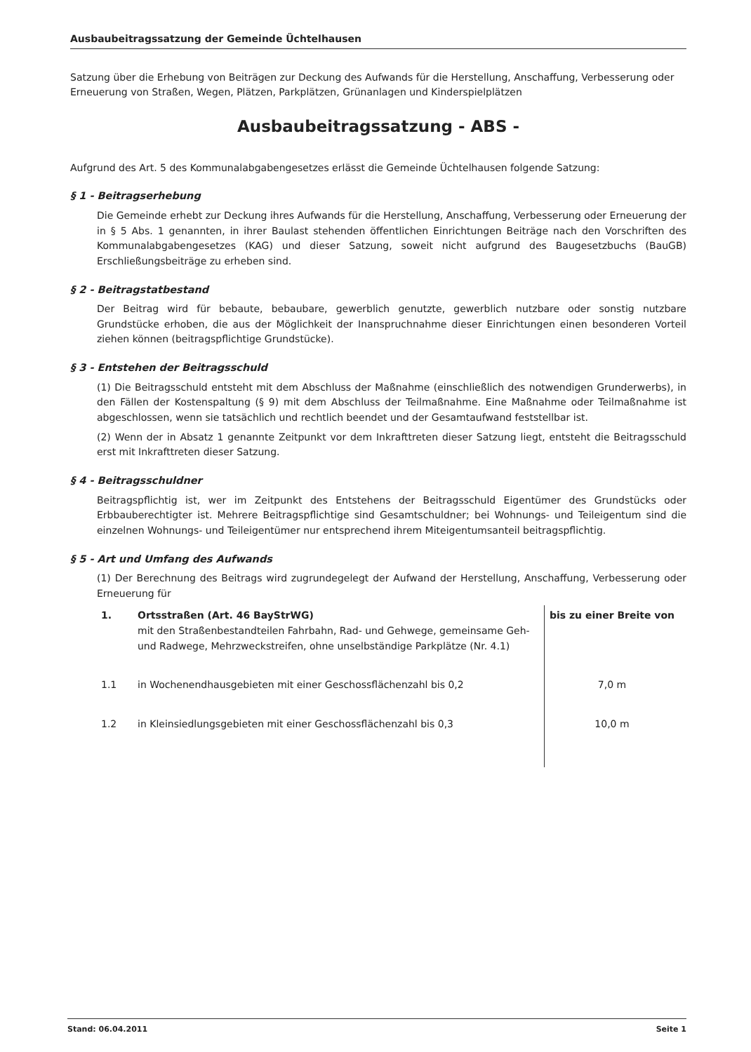Ausbaubeitragssatzung der Gemeinde Üchtelhausen
Satzung über die Erhebung von Beiträgen zur Deckung des Aufwands für die Herstellung, Anschaffung, Verbesserung oder Erneuerung von Straßen, Wegen, Plätzen, Parkplätzen, Grünanlagen und Kinderspielplätzen
Ausbaubeitragssatzung - ABS -
Aufgrund des Art. 5 des Kommunalabgabengesetzes erlässt die Gemeinde Üchtelhausen folgende Satzung:
§ 1 - Beitragserhebung
Die Gemeinde erhebt zur Deckung ihres Aufwands für die Herstellung, Anschaffung, Verbesserung oder Erneuerung der in § 5 Abs. 1 genannten, in ihrer Baulast stehenden öffentlichen Einrichtungen Beiträge nach den Vorschriften des Kommunalabgabengesetzes (KAG) und dieser Satzung, soweit nicht aufgrund des Baugesetzbuchs (BauGB) Erschließungsbeiträge zu erheben sind.
§ 2 - Beitragstatbestand
Der Beitrag wird für bebaute, bebaubare, gewerblich genutzte, gewerblich nutzbare oder sonstig nutzbare Grundstücke erhoben, die aus der Möglichkeit der Inanspruchnahme dieser Einrichtungen einen besonderen Vorteil ziehen können (beitragspflichtige Grundstücke).
§ 3 - Entstehen der Beitragsschuld
(1) Die Beitragsschuld entsteht mit dem Abschluss der Maßnahme (einschließlich des notwendigen Grunderwerbs), in den Fällen der Kostenspaltung (§ 9) mit dem Abschluss der Teilmaßnahme. Eine Maßnahme oder Teilmaßnahme ist abgeschlossen, wenn sie tatsächlich und rechtlich beendet und der Gesamtaufwand feststellbar ist.
(2) Wenn der in Absatz 1 genannte Zeitpunkt vor dem Inkrafttreten dieser Satzung liegt, entsteht die Beitragsschuld erst mit Inkrafttreten dieser Satzung.
§ 4 - Beitragsschuldner
Beitragspflichtig ist, wer im Zeitpunkt des Entstehens der Beitragsschuld Eigentümer des Grundstücks oder Erbbauberechtigter ist. Mehrere Beitragspflichtige sind Gesamtschuldner; bei Wohnungs- und Teileigentum sind die einzelnen Wohnungs- und Teileigentümer nur entsprechend ihrem Miteigentumsanteil beitragspflichtig.
§ 5 - Art und Umfang des Aufwands
(1) Der Berechnung des Beitrags wird zugrundegelegt der Aufwand der Herstellung, Anschaffung, Verbesserung oder Erneuerung für
| 1. | Ortsstraßen (Art. 46 BayStrWG) mit den Straßenbestandteilen Fahrbahn, Rad- und Gehwege, gemeinsame Geh- und Radwege, Mehrzweckstreifen, ohne unselbständige Parkplätze (Nr. 4.1) | bis zu einer Breite von |
| 1.1 | in Wochenendhausgebieten mit einer Geschossflächenzahl bis 0,2 | 7,0 m |
| 1.2 | in Kleinsiedlungsgebieten mit einer Geschossflächenzahl bis 0,3 | 10,0 m |
Stand: 06.04.2011 Seite 1